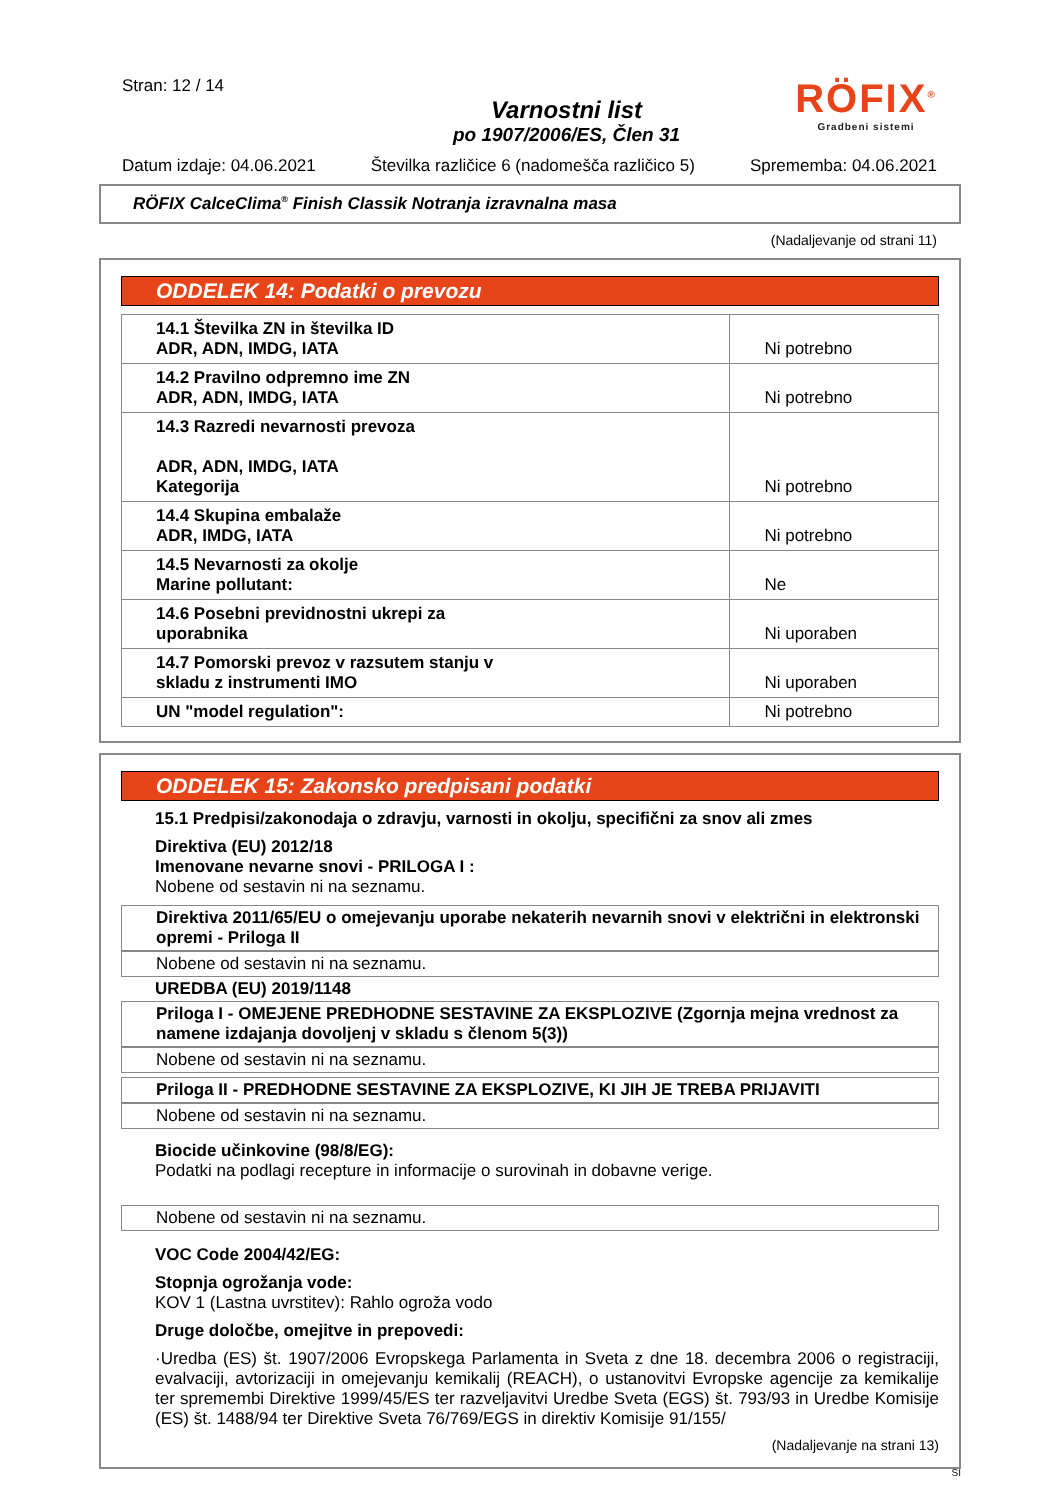Stran: 12 / 14
Varnostni list
po 1907/2006/ES, Člen 31
RÖFIX<sup>®</sup>
Gradbeni sistemi
Datum izdaje: 04.06.2021 Številka različice 6 (nadomešča različico 5) Sprememba: 04.06.2021
RÖFIX CalceClima<sup>®</sup> Finish Classik Notranja izravnalna masa
(Nadaljevanje od strani 11)
ODDELEK 14: Podatki o prevozu
| 14.1 Številka ZN in številka ID ADR, ADN, IMDG, IATA | Ni potrebno |
| 14.2 Pravilno odpremno ime ZN ADR, ADN, IMDG, IATA | Ni potrebno |
| 14.3 Razredi nevarnosti prevoza ADR, ADN, IMDG, IATA Kategorija | Ni potrebno |
| 14.4 Skupina embalaže ADR, IMDG, IATA | Ni potrebno |
| 14.5 Nevarnosti za okolje Marine pollutant: | Ne |
| 14.6 Posebni previdnostni ukrepi za uporabnika | Ni uporaben |
| 14.7 Pomorski prevoz v razsutem stanju v skladu z instrumenti IMO | Ni uporaben |
| UN "model regulation": | Ni potrebno |
ODDELEK 15: Zakonsko predpisani podatki
15.1 Predpisi/zakonodaja o zdravju, varnosti in okolju, specifični za snov ali zmes
Direktiva (EU) 2012/18
Imenovane nevarne snovi - PRILOGA I :
Nobene od sestavin ni na seznamu.
Direktiva 2011/65/EU o omejevanju uporabe nekaterih nevarnih snovi v električni in elektronski opremi - Priloga II
Nobene od sestavin ni na seznamu.
UREDBA (EU) 2019/1148
Priloga I - OMEJENE PREDHODNE SESTAVINE ZA EKSPLOZIVE (Zgornja mejna vrednost za namene izdajanja dovoljenj v skladu s členom 5(3))
Nobene od sestavin ni na seznamu.
Priloga II - PREDHODNE SESTAVINE ZA EKSPLOZIVE, KI JIH JE TREBA PRIJAVITI
Nobene od sestavin ni na seznamu.
Biocide učinkovine (98/8/EG):
Podatki na podlagi recepture in informacije o surovinah in dobavne verige.
Nobene od sestavin ni na seznamu.
VOC Code 2004/42/EG:
Stopnja ogrožanja vode:
KOV 1 (Lastna uvrstitev): Rahlo ogroža vodo
Druge določbe, omejitve in prepovedi:
·Uredba (ES) št. 1907/2006 Evropskega Parlamenta in Sveta z dne 18. decembra 2006 o registraciji, evalvaciji, avtorizaciji in omejevanju kemikalij (REACH), o ustanovitvi Evropske agencije za kemikalije ter spremembi Direktive 1999/45/ES ter razveljavitvi Uredbe Sveta (EGS) št. 793/93 in Uredbe Komisije (ES) št. 1488/94 ter Direktive Sveta 76/769/EGS in direktiv Komisije 91/155/
(Nadaljevanje na strani 13)
SI